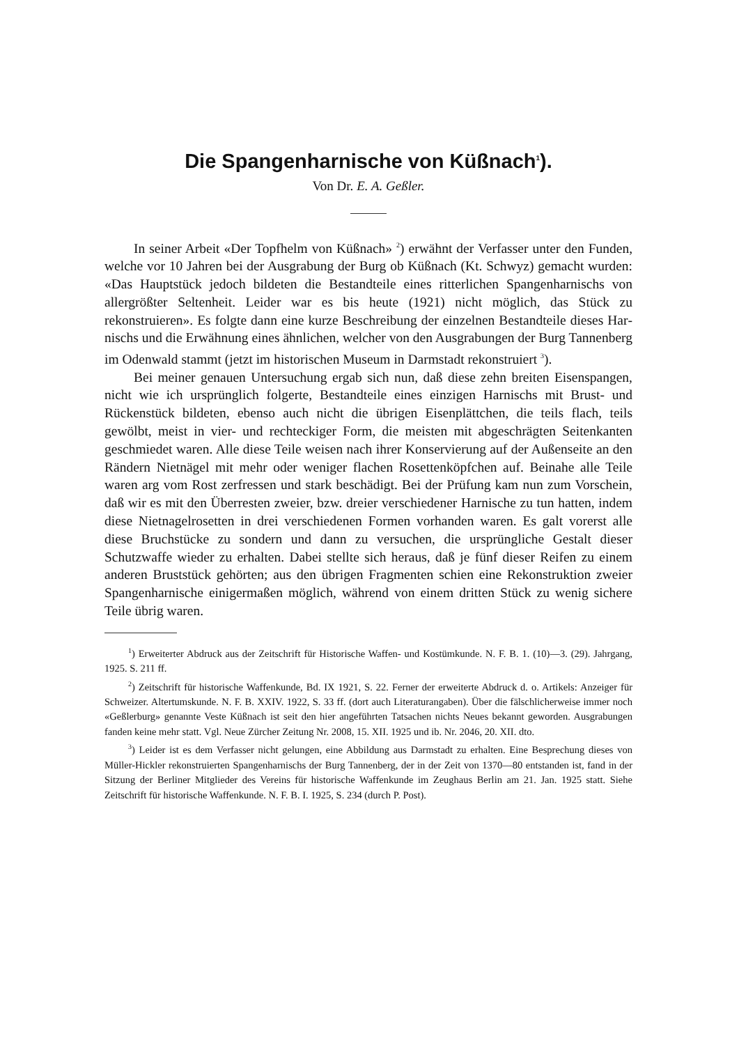Die Spangenharnische von Küßnach<sup>1</sup>).
Von Dr. E. A. Geßler.
In seiner Arbeit «Der Topfhelm von Küßnach» <sup>2</sup>) erwähnt der Verfasser unter den Funden, welche vor 10 Jahren bei der Ausgrabung der Burg ob Küß­nach (Kt. Schwyz) gemacht wurden: «Das Hauptstück jedoch bildeten die Bestandteile eines ritterlichen Spangenharnischs von allergrößter Seltenheit. Leider war es bis heute (1921) nicht möglich, das Stück zu rekonstruieren». Es folgte dann eine kurze Beschreibung der einzelnen Bestandteile dieses Har­nischs und die Erwähnung eines ähnlichen, welcher von den Ausgrabungen der Burg Tannenberg im Odenwald stammt (jetzt im historischen Museum in Darm­stadt rekonstruiert <sup>3</sup>).
Bei meiner genauen Untersuchung ergab sich nun, daß diese zehn breiten Eisenspangen, nicht wie ich ursprünglich folgerte, Bestandteile eines einzigen Harnischs mit Brust- und Rückenstück bildeten, ebenso auch nicht die übrigen Eisenplättchen, die teils flach, teils gewölbt, meist in vier- und rechteckiger Form, die meisten mit abgeschrägten Seitenkanten geschmiedet waren. Alle diese Teile weisen nach ihrer Konservierung auf der Außenseite an den Rändern Niet­nägel mit mehr oder weniger flachen Rosettenköpfchen auf. Beinahe alle Teile waren arg vom Rost zerfressen und stark beschädigt. Bei der Prüfung kam nun zum Vorschein, daß wir es mit den Überresten zweier, bzw. dreier ver­schiedener Harnische zu tun hatten, indem diese Nietnagelrosetten in drei verschiedenen Formen vorhanden waren. Es galt vorerst alle diese Bruchstücke zu sondern und dann zu versuchen, die ursprüngliche Gestalt dieser Schutzwaffe wieder zu erhalten. Dabei stellte sich heraus, daß je fünf dieser Reifen zu einem anderen Bruststück gehörten; aus den übrigen Fragmenten schien eine Rekon­struktion zweier Spangenharnische einigermaßen möglich, während von einem dritten Stück zu wenig sichere Teile übrig waren.
<sup>1</sup>) Erweiterter Abdruck aus der Zeitschrift für Historische Waffen- und Kostümkunde. N. F. B. 1. (10)—3. (29). Jahrgang, 1925. S. 211 ff.
<sup>2</sup>) Zeitschrift für historische Waffenkunde, Bd. IX 1921, S. 22. Ferner der erweiterte Abdruck d. o. Artikels: Anzeiger für Schweizer. Altertumskunde. N. F. B. XXIV. 1922, S. 33 ff. (dort auch Literaturangaben). Über die fälschlicherweise immer noch «Geßlerburg» genannte Veste Küßnach ist seit den hier angeführten Tatsachen nichts Neues bekannt geworden. Ausgrabungen fanden keine mehr statt. Vgl. Neue Zürcher Zeitung Nr. 2008, 15. XII. 1925 und ib. Nr. 2046, 20. XII. dto.
<sup>3</sup>) Leider ist es dem Verfasser nicht gelungen, eine Abbildung aus Darmstadt zu erhalten. Eine Besprechung dieses von Müller-Hickler rekonstruierten Spangenharnischs der Burg Tannenberg, der in der Zeit von 1370—80 entstanden ist, fand in der Sitzung der Berliner Mitglieder des Vereins für historische Waffenkunde im Zeughaus Berlin am 21. Jan. 1925 statt. Siehe Zeitschrift für historische Waffenkunde. N. F. B. I. 1925, S. 234 (durch P. Post).